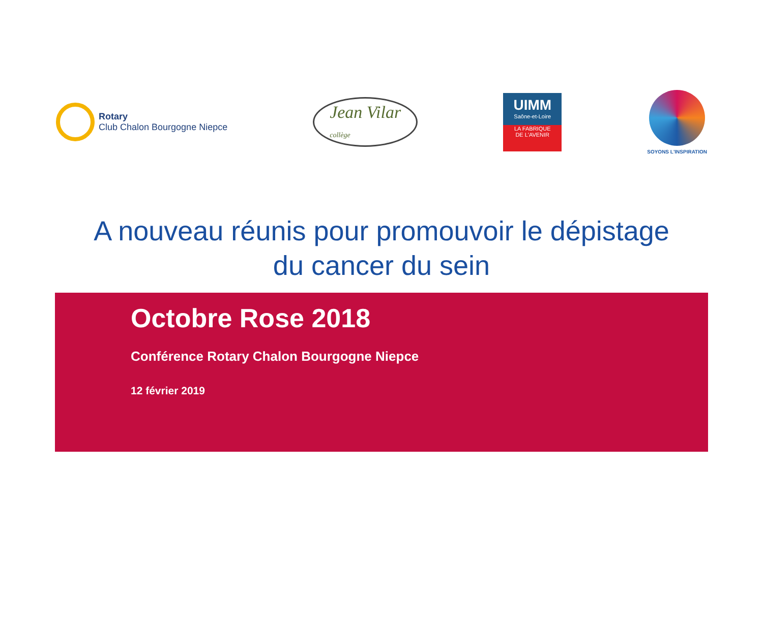Rotary
Club Chalon Bourgogne Niepce
Jean Vilar
collège
UIMM
Saône-et-Loire
LA FABRIQUE
DE L'AVENIR
SOYONS L'INSPIRATION
A nouveau réunis pour promouvoir le dépistage
du cancer du sein
Octobre Rose 2018
Conférence Rotary Chalon Bourgogne Niepce
12 février 2019